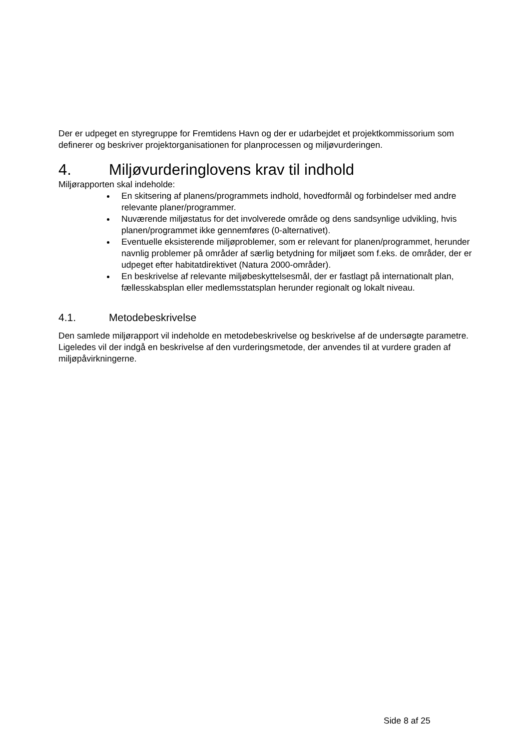Der er udpeget en styregruppe for Fremtidens Havn og der er udarbejdet et projektkommissorium som definerer og beskriver projektorganisationen for planprocessen og miljøvurderingen.
4. Miljøvurderinglovens krav til indhold
Miljørapporten skal indeholde:
En skitsering af planens/programmets indhold, hovedformål og forbindelser med andre relevante planer/programmer.
Nuværende miljøstatus for det involverede område og dens sandsynlige udvikling, hvis planen/programmet ikke gennemføres (0-alternativet).
Eventuelle eksisterende miljøproblemer, som er relevant for planen/programmet, herunder navnlig problemer på områder af særlig betydning for miljøet som f.eks. de områder, der er udpeget efter habitatdirektivet (Natura 2000-områder).
En beskrivelse af relevante miljøbeskyttelsesmål, der er fastlagt på internationalt plan, fællesskabsplan eller medlemsstatsplan herunder regionalt og lokalt niveau.
4.1. Metodebeskrivelse
Den samlede miljørapport vil indeholde en metodebeskrivelse og beskrivelse af de undersøgte parametre. Ligeledes vil der indgå en beskrivelse af den vurderingsmetode, der anvendes til at vurdere graden af miljøpåvirkningerne.
Side 8 af 25